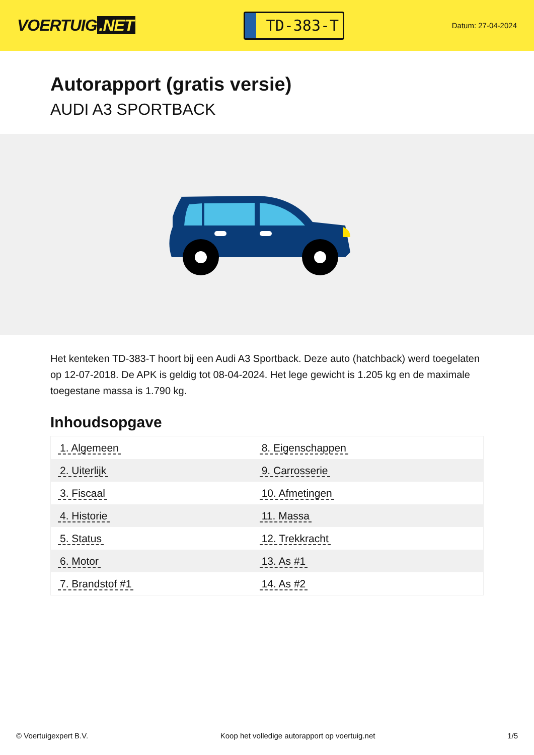VOERTUIG.NET
TD-383-T
Datum: 27-04-2024
Autorapport (gratis versie)
AUDI A3 SPORTBACK
Het kenteken TD-383-T hoort bij een Audi A3 Sportback. Deze auto (hatchback) werd toegelaten op 12-07-2018. De APK is geldig tot 08-04-2024. Het lege gewicht is 1.205 kg en de maximale toegestane massa is 1.790 kg.
Inhoudsopgave
| 1. Algemeen | 8. Eigenschappen |
| 2. Uiterlijk | 9. Carrosserie |
| 3. Fiscaal | 10. Afmetingen |
| 4. Historie | 11. Massa |
| 5. Status | 12. Trekkracht |
| 6. Motor | 13. As #1 |
| 7. Brandstof #1 | 14. As #2 |
© Voertuigexpert B.V. Koop het volledige autorapport op voertuig.net 1/5